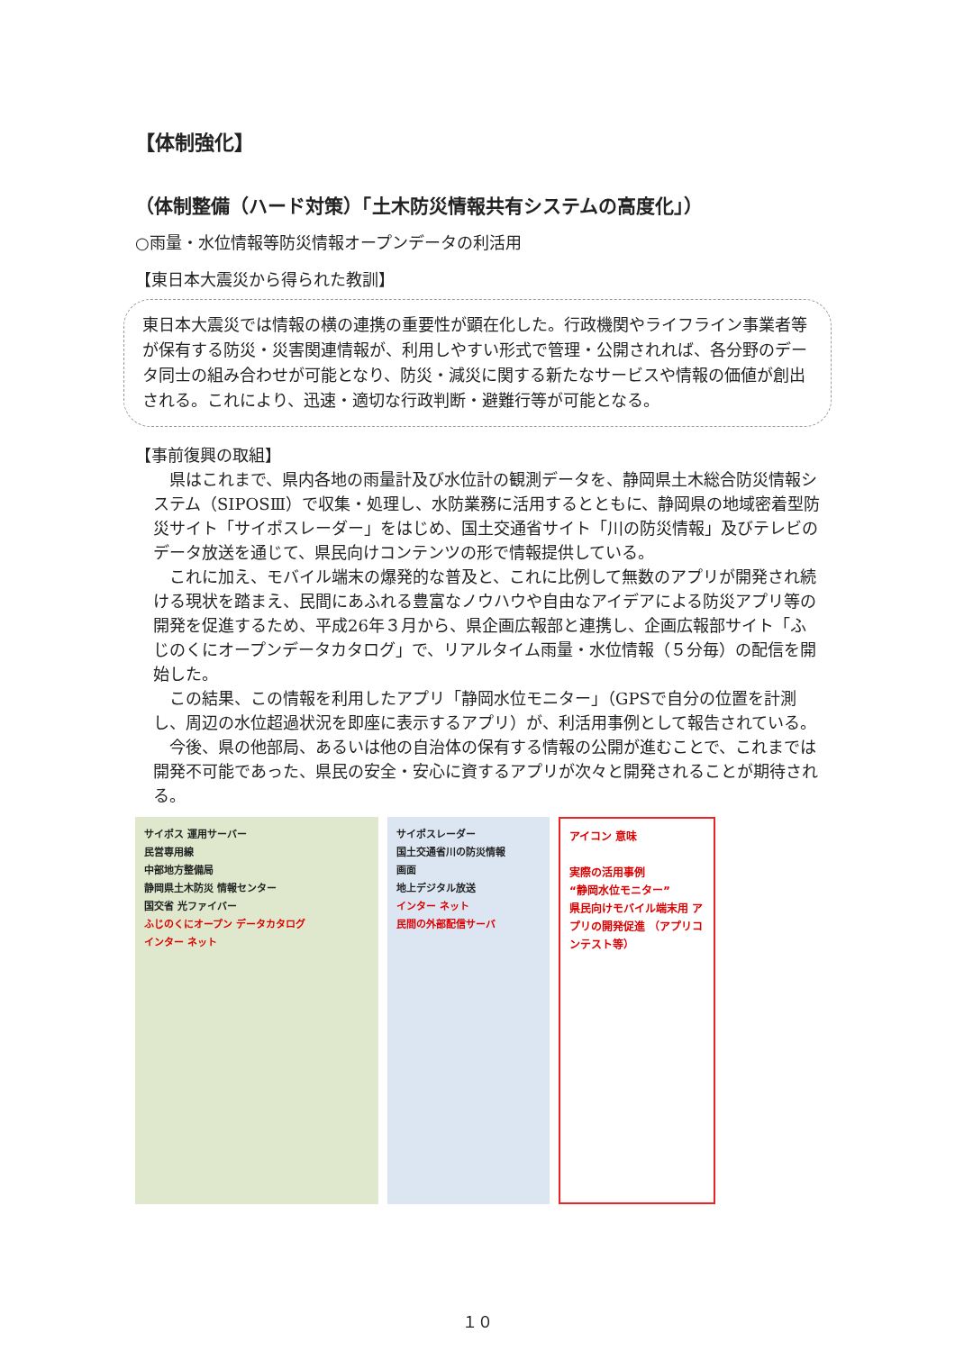【体制強化】
（体制整備（ハード対策）「土木防災情報共有システムの高度化」）
○雨量・水位情報等防災情報オープンデータの利活用
【東日本大震災から得られた教訓】
東日本大震災では情報の横の連携の重要性が顕在化した。行政機関やライフライン事業者等が保有する防災・災害関連情報が、利用しやすい形式で管理・公開されれば、各分野のデータ同士の組み合わせが可能となり、防災・減災に関する新たなサービスや情報の価値が創出される。これにより、迅速・適切な行政判断・避難行等が可能となる。
【事前復興の取組】
県はこれまで、県内各地の雨量計及び水位計の観測データを、静岡県土木総合防災情報システム（SIPOSⅢ）で収集・処理し、水防業務に活用するとともに、静岡県の地域密着型防災サイト「サイポスレーダー」をはじめ、国土交通省サイト「川の防災情報」及びテレビのデータ放送を通じて、県民向けコンテンツの形で情報提供している。
これに加え、モバイル端末の爆発的な普及と、これに比例して無数のアプリが開発され続ける現状を踏まえ、民間にあふれる豊富なノウハウや自由なアイデアによる防災アプリ等の開発を促進するため、平成26年３月から、県企画広報部と連携し、企画広報部サイト「ふじのくにオープンデータカタログ」で、リアルタイム雨量・水位情報（５分毎）の配信を開始した。
この結果、この情報を利用したアプリ「静岡水位モニター」（GPSで自分の位置を計測し、周辺の水位超過状況を即座に表示するアプリ）が、利活用事例として報告されている。
今後、県の他部局、あるいは他の自治体の保有する情報の公開が進むことで、これまでは開発不可能であった、県民の安全・安心に資するアプリが次々と開発されることが期待される。
サイポス 運用サーバー
民営専用線
中部地方整備局
静岡県土木防災 情報センター
国交省 光ファイバー
ふじのくにオープン データカタログ
インター ネット
サイポスレーダー
国土交通省川の防災情報
画面
地上デジタル放送
インター ネット
民間の外部配信サーバ
アイコン 意味
実際の活用事例
“静岡水位モニター”
県民向けモバイル端末用 アプリの開発促進 （アプリコンテスト等）
１０